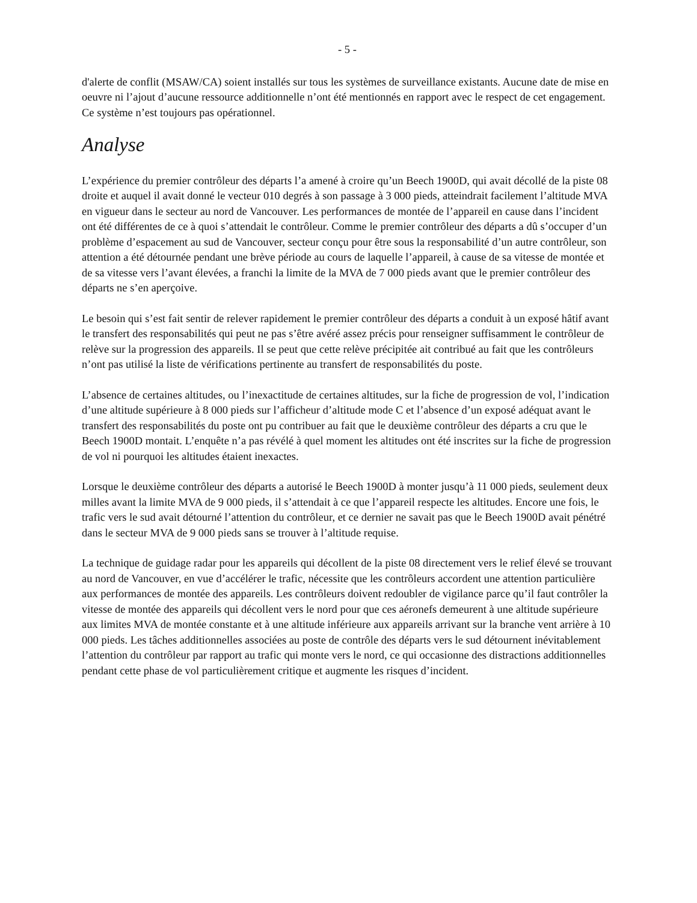- 5 -
d'alerte de conflit (MSAW/CA) soient installés sur tous les systèmes de surveillance existants. Aucune date de mise en oeuvre ni l’ajout d’aucune ressource additionnelle n’ont été mentionnés en rapport avec le respect de cet engagement. Ce système n’est toujours pas opérationnel.
Analyse
L’expérience du premier contrôleur des départs l’a amené à croire qu’un Beech 1900D, qui avait décollé de la piste 08 droite et auquel il avait donné le vecteur 010 degrés à son passage à 3 000 pieds, atteindrait facilement l’altitude MVA en vigueur dans le secteur au nord de Vancouver. Les performances de montée de l’appareil en cause dans l’incident ont été différentes de ce à quoi s’attendait le contrôleur. Comme le premier contrôleur des départs a dû s’occuper d’un problème d’espacement au sud de Vancouver, secteur conçu pour être sous la responsabilité d’un autre contrôleur, son attention a été détournée pendant une brève période au cours de laquelle l’appareil, à cause de sa vitesse de montée et de sa vitesse vers l’avant élevées, a franchi la limite de la MVA de 7 000 pieds avant que le premier contrôleur des départs ne s’en aperçoive.
Le besoin qui s’est fait sentir de relever rapidement le premier contrôleur des départs a conduit à un exposé hâtif avant le transfert des responsabilités qui peut ne pas s’être avéré assez précis pour renseigner suffisamment le contrôleur de relève sur la progression des appareils. Il se peut que cette relève précipitée ait contribué au fait que les contrôleurs n’ont pas utilisé la liste de vérifications pertinente au transfert de responsabilités du poste.
L’absence de certaines altitudes, ou l’inexactitude de certaines altitudes, sur la fiche de progression de vol, l’indication d’une altitude supérieure à 8 000 pieds sur l’afficheur d’altitude mode C et l’absence d’un exposé adéquat avant le transfert des responsabilités du poste ont pu contribuer au fait que le deuxième contrôleur des départs a cru que le Beech 1900D montait. L’enquête n’a pas révélé à quel moment les altitudes ont été inscrites sur la fiche de progression de vol ni pourquoi les altitudes étaient inexactes.
Lorsque le deuxième contrôleur des départs a autorisé le Beech 1900D à monter jusqu’à 11 000 pieds, seulement deux milles avant la limite MVA de 9 000 pieds, il s’attendait à ce que l’appareil respecte les altitudes. Encore une fois, le trafic vers le sud avait détourné l’attention du contrôleur, et ce dernier ne savait pas que le Beech 1900D avait pénétré dans le secteur MVA de 9 000 pieds sans se trouver à l’altitude requise.
La technique de guidage radar pour les appareils qui décollent de la piste 08 directement vers le relief élevé se trouvant au nord de Vancouver, en vue d’accélérer le trafic, nécessite que les contrôleurs accordent une attention particulière aux performances de montée des appareils. Les contrôleurs doivent redoubler de vigilance parce qu’il faut contrôler la vitesse de montée des appareils qui décollent vers le nord pour que ces aéronefs demeurent à une altitude supérieure aux limites MVA de montée constante et à une altitude inférieure aux appareils arrivant sur la branche vent arrière à 10 000 pieds. Les tâches additionnelles associées au poste de contrôle des départs vers le sud détournent inévitablement l’attention du contrôleur par rapport au trafic qui monte vers le nord, ce qui occasionne des distractions additionnelles pendant cette phase de vol particulièrement critique et augmente les risques d’incident.